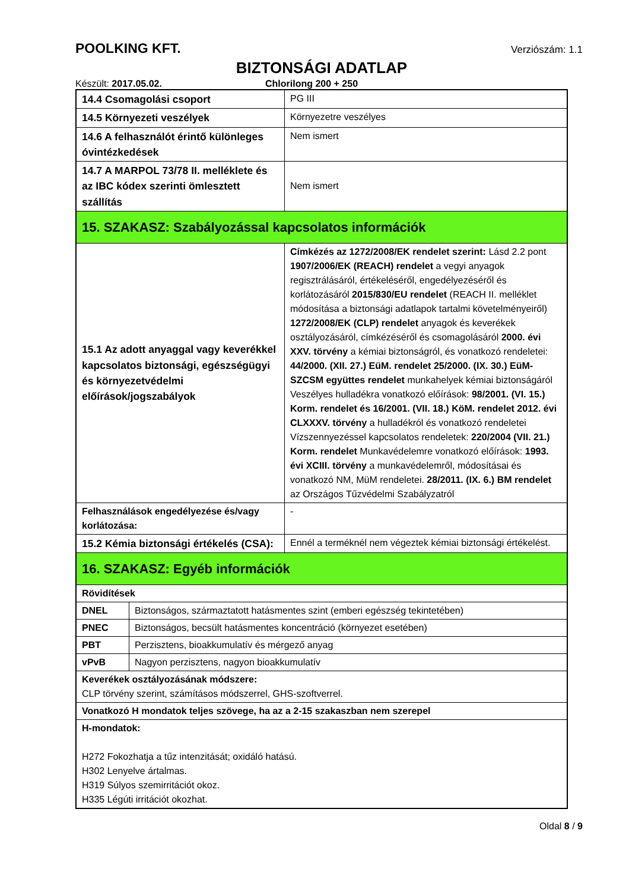POOLKING KFT. Verziószám: 1.1
BIZTONSÁGI ADATLAP
Készült: 2017.05.02. Chlorilong 200 + 250
| 14.4 Csomagolási csoport | PG III |
| 14.5 Környezeti veszélyek | Környezetre veszélyes |
| 14.6 A felhasználót érintő különleges óvintézkedések | Nem ismert |
| 14.7 A MARPOL 73/78 II. melléklete és az IBC kódex szerinti ömlesztett szállítás | Nem ismert |
| 15. SZAKASZ: Szabályozással kapcsolatos információk | |
| 15.1 Az adott anyaggal vagy keverékkel kapcsolatos biztonsági, egészségügyi és környezetvédelmi előírások/jogszabályok | Címkézés az 1272/2008/EK rendelet szerint: Lásd 2.2 pont 1907/2006/EK (REACH) rendelet a vegyi anyagok regisztrálásáról, értékeléséről, engedélyezéséről és korlátozásáról 2015/830/EU rendelet (REACH II. melléklet módosítása a biztonsági adatlapok tartalmi követelményeiről) 1272/2008/EK (CLP) rendelet anyagok és keverékek osztályozásáról, címkézéséről és csomagolásáról 2000. évi XXV. törvény a kémiai biztonságról, és vonatkozó rendeletei: 44/2000. (XII. 27.) EüM. rendelet 25/2000. (IX. 30.) EüM-SZCSM együttes rendelet munkahelyek kémiai biztonságáról Veszélyes hulladékra vonatkozó előírások: 98/2001. (VI. 15.) Korm. rendelet és 16/2001. (VII. 18.) KöM. rendelet 2012. évi CLXXXV. törvény a hulladékról és vonatkozó rendeletei Vízszennyezéssel kapcsolatos rendeletek: 220/2004 (VII. 21.) Korm. rendelet Munkavédelemre vonatkozó előírások: 1993. évi XCIII. törvény a munkavédelemről, módosításai és vonatkozó NM, MüM rendeletei. 28/2011. (IX. 6.) BM rendelet az Országos Tűzvédelmi Szabályzatról |
| Felhasználások engedélyezése és/vagy korlátozása: | - |
| 15.2 Kémia biztonsági értékelés (CSA): | Ennél a terméknél nem végeztek kémiai biztonsági értékelést. |
| 16. SZAKASZ: Egyéb információk | |
| Rövidítések | |
| / DNEL / Biztonságos, származtatott hatásmentes szint (emberi egészség tekintetében) / / PNEC / Biztonságos, becsült hatásmentes koncentráció (környezet esetében) / / PBT / Perzisztens, bioakkumulatív és mérgező anyag / / vPvB / Nagyon perzisztens, nagyon bioakkumulatív / | |
| Keverékek osztályozásának módszere: CLP törvény szerint, számításos módszerrel, GHS-szoftverrel. | |
| Vonatkozó H mondatok teljes szövege, ha az a 2-15 szakaszban nem szerepel | |
| H-mondatok: H272 Fokozhatja a tűz intenzitását; oxidáló hatású. H302 Lenyelve ártalmas. H319 Súlyos szemirritációt okoz. H335 Légúti irritációt okozhat. | |
Oldal 8 / 9